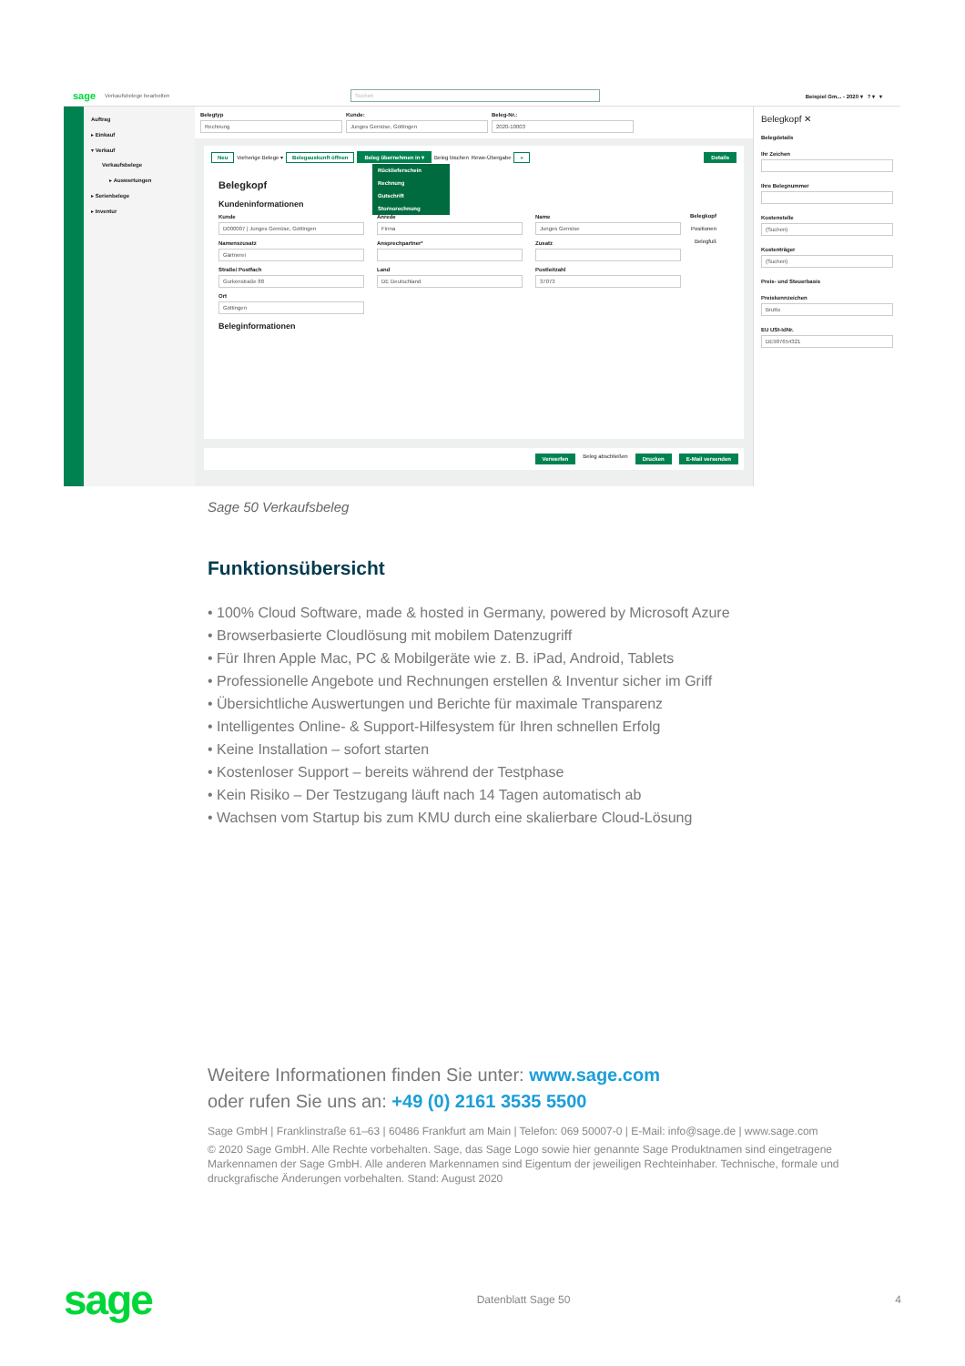sage Verkaufsbelege bearbelten Suchen Beispiel Gm... - 2020 ▾ ? ▾ ▾
Auftrag
▸ Einkauf
▾ Verkauf
Verkaufsbelege
▸ Auswertungen
▸ Serienbelege
▸ Inventur
Belegtyp
Rechnung
Kunde:
Junges Gemüse, Göttingen
Beleg-Nr.:
2020-10003
Neu Vorherige Belege ▾ Belegauskunft öffnen Beleg übernehmen in ▾ Beleg löschen Rewe-Übergabe » Details
Rücklieferschein
Rechnung
Gutschrift
Stornorechnung
Belegkopf
Positionen
Belegfuß
Belegkopf
Kundeninformationen
Kunde
D000007 | Junges Gemüse, Göttingen
Anrede
Firma
Name
Junges Gemüse
Namenszusatz
Gärtnerei
Ansprechpartner*
Zusatz
Straße/ Postfach
Gurkenstraße 88
Land
DE Deutschland
Postleitzahl
37073
Ort
Göttingen
Beleginformationen
Verwerfen Beleg abschließen Drucken E-Mail versenden
Belegkopf ✕
Belegdetails
Ihr Zeichen
Ihre Belegnummer
Kostenstelle
(Suchen)
Kostenträger
(Suchen)
Preis- und Steuerbasis
Preiskennzeichen
Brutto
EU USt-IdNr.
DE987654321
Sage 50 Verkaufsbeleg
Funktionsübersicht
• 100% Cloud Software, made & hosted in Germany, powered by Microsoft Azure
• Browserbasierte Cloudlösung mit mobilem Datenzugriff
• Für Ihren Apple Mac, PC & Mobilgeräte wie z. B. iPad, Android, Tablets
• Professionelle Angebote und Rechnungen erstellen & Inventur sicher im Griff
• Übersichtliche Auswertungen und Berichte für maximale Transparenz
• Intelligentes Online- & Support-Hilfesystem für Ihren schnellen Erfolg
• Keine Installation – sofort starten
• Kostenloser Support – bereits während der Testphase
• Kein Risiko – Der Testzugang läuft nach 14 Tagen automatisch ab
• Wachsen vom Startup bis zum KMU durch eine skalierbare Cloud-Lösung
Weitere Informationen finden Sie unter: www.sage.com
oder rufen Sie uns an: +49 (0) 2161 3535 5500
Sage GmbH | Franklinstraße 61–63 | 60486 Frankfurt am Main | Telefon: 069 50007-0 | E-Mail: info@sage.de | www.sage.com
© 2020 Sage GmbH. Alle Rechte vorbehalten. Sage, das Sage Logo sowie hier genannte Sage Produktnamen sind eingetragene Markennamen der Sage GmbH. Alle anderen Markennamen sind Eigentum der jeweiligen Rechteinhaber. Technische, formale und druckgrafische Änderungen vorbehalten. Stand: August 2020
sage Datenblatt Sage 50 4